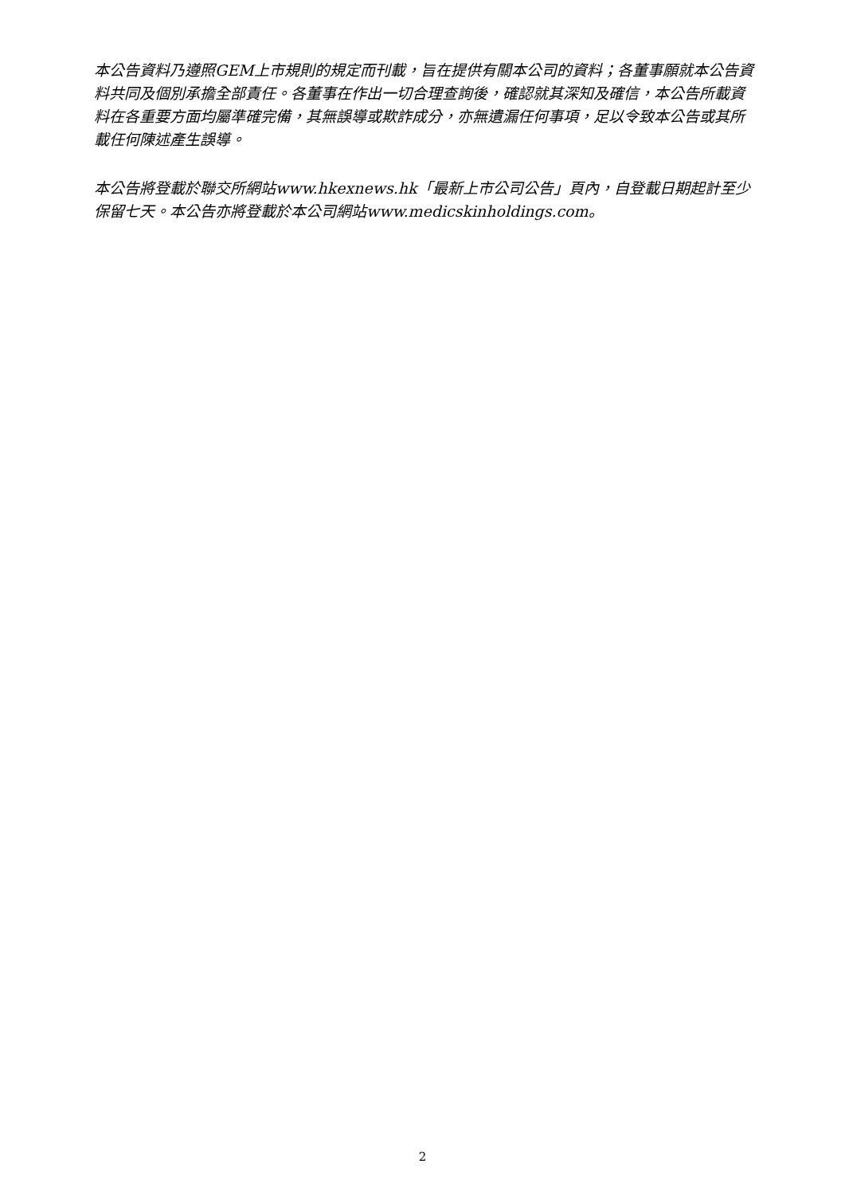本公告資料乃遵照GEM上市規則的規定而刊載，旨在提供有關本公司的資料；各董事願就本公告資料共同及個別承擔全部責任。各董事在作出一切合理查詢後，確認就其深知及確信，本公告所載資料在各重要方面均屬準確完備，其無誤導或欺詐成分，亦無遺漏任何事項，足以令致本公告或其所載任何陳述產生誤導。
本公告將登載於聯交所網站www.hkexnews.hk「最新上市公司公告」頁內，自登載日期起計至少保留七天。本公告亦將登載於本公司網站www.medicskinholdings.com。
2